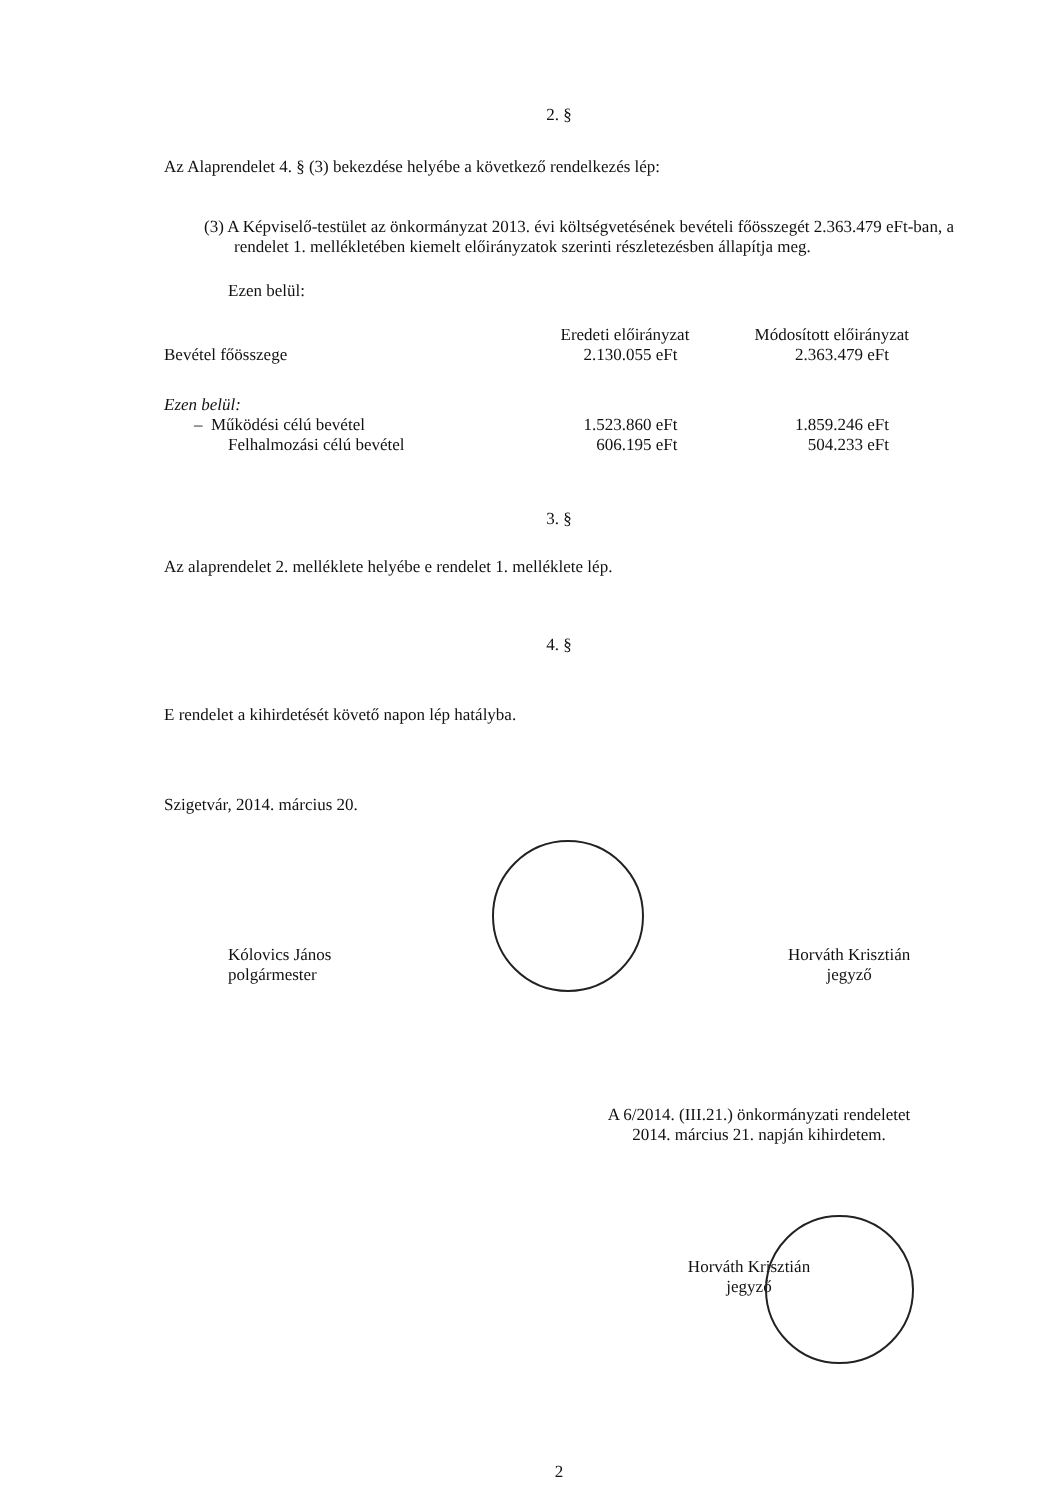2. §
Az Alaprendelet 4. § (3) bekezdése helyébe a következő rendelkezés lép:
(3) A Képviselő-testület az önkormányzat 2013. évi költségvetésének bevételi főösszegét 2.363.479 eFt-ban, a rendelet 1. mellékletében kiemelt előirányzatok szerinti részletezésben állapítja meg.
Ezen belül:
| | Eredeti előirányzat | Módosított előirányzat |
| --- | --- | --- |
| Bevétel főösszege | 2.130.055 eFt | 2.363.479 eFt |
| Ezen belül: | | |
| – Működési célú bevétel | 1.523.860 eFt | 1.859.246 eFt |
| Felhalmozási célú bevétel | 606.195 eFt | 504.233 eFt |
3. §
Az alaprendelet 2. melléklete helyébe e rendelet 1. melléklete lép.
4. §
E rendelet a kihirdetését követő napon lép hatályba.
Szigetvár, 2014. március 20.
Kólovics János
polgármester
Horváth Krisztián
jegyző
A 6/2014. (III.21.) önkormányzati rendeletet
2014. március 21. napján kihirdetem.
Horváth Krisztián
jegyző
2